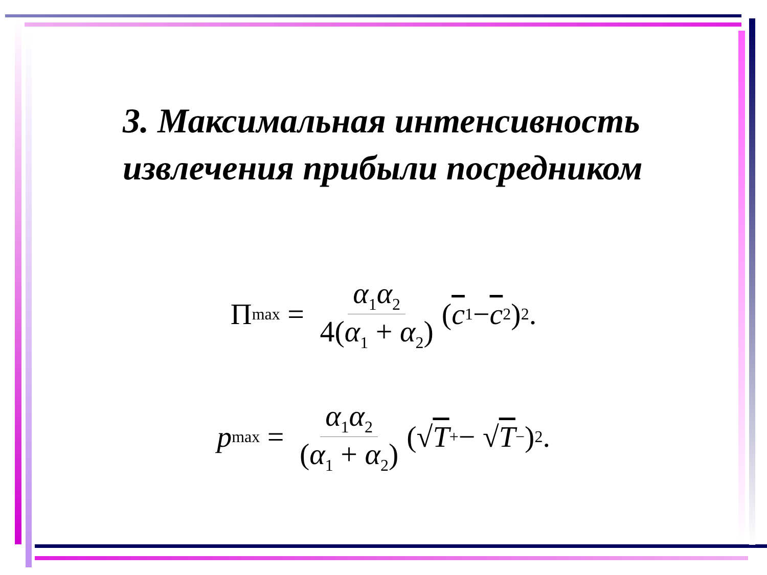3. Максимальная интенсивность извлечения прибыли посредником
Π<sub>max</sub> = α<sub>1</sub>α<sub>2</sub> 4(α<sub>1</sub> + α<sub>2</sub>) (c<sub>1</sub> − c<sub>2</sub>)<sup>2</sup>.
p<sub>max</sub> = α<sub>1</sub>α<sub>2</sub> (α<sub>1</sub> + α<sub>2</sub>) (√ T<sub>+</sub> − √ T<sub>−</sub>)<sup>2</sup>.